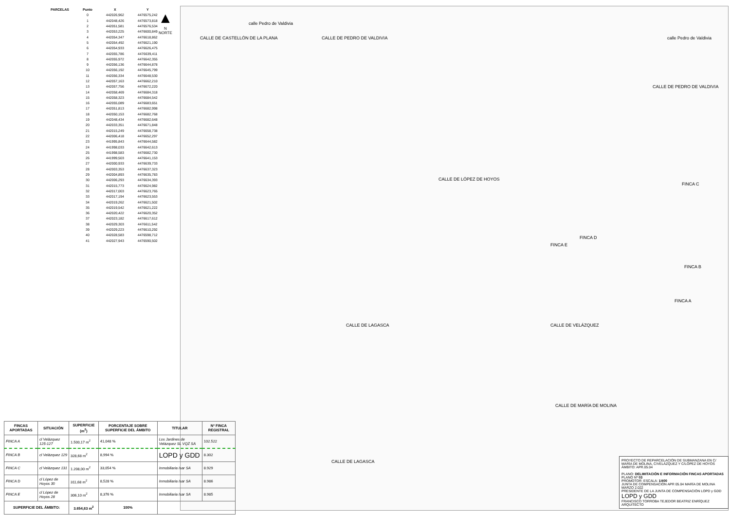| PARCELAS | Punto | X | Y |
| --- | --- | --- | --- |
| | 0 | 442026,962 | 4476575,242 |
| | 1 | 442048,426 | 4476573,818 |
| | 2 | 442051,581 | 4476576,534 |
| | 3 | 442053,225 | 4476600,849 |
| | 4 | 442054,347 | 4476618,862 |
| | 5 | 442054,492 | 4476621,190 |
| | 6 | 442054,933 | 4476626,475 |
| | 7 | 442055,786 | 4476639,411 |
| | 8 | 442055,972 | 4476642,355 |
| | 9 | 442056,136 | 4476644,878 |
| | 10 | 442056,192 | 4476645,799 |
| | 11 | 442056,334 | 4476648,530 |
| | 12 | 442057,163 | 4476662,210 |
| | 13 | 442057,756 | 4476672,220 |
| | 14 | 442058,469 | 4476684,318 |
| | 15 | 442058,323 | 4476684,542 |
| | 16 | 442055,089 | 4476683,651 |
| | 17 | 442051,813 | 4476682,998 |
| | 18 | 442050,153 | 4476682,768 |
| | 19 | 442048,434 | 4476682,648 |
| | 20 | 442033,351 | 4476671,848 |
| | 21 | 442015,249 | 4476658,738 |
| | 22 | 442006,418 | 4476652,297 |
| | 23 | 441995,843 | 4476644,582 |
| | 24 | 441998,033 | 4476642,613 |
| | 25 | 441998,583 | 4476682,730 |
| | 26 | 441999,503 | 4476641,153 |
| | 27 | 442000,933 | 4476639,733 |
| | 28 | 442003,353 | 4476637,323 |
| | 29 | 442004,893 | 4476635,783 |
| | 30 | 442006,293 | 4476634,393 |
| | 31 | 442015,773 | 4476624,982 |
| | 32 | 442017,003 | 4476623,765 |
| | 33 | 442017,194 | 4476623,553 |
| | 34 | 442019,262 | 4476621,502 |
| | 35 | 442019,542 | 4476621,222 |
| | 36 | 442020,422 | 4476620,352 |
| | 37 | 442023,182 | 4476617,612 |
| | 38 | 442029,303 | 4476611,542 |
| | 39 | 442029,223 | 4476610,292 |
| | 40 | 442028,583 | 4476598,712 |
| | 41 | 442027,943 | 4476590,502 |
▲
N
NORTE
CALLE DE PEDRO DE VALDIVIA
calle Pedro de Valdivia
CALLE DE CASTELLÓN DE LA PLANA calle Pedro de Valdivia
CALLE DE PEDRO DE VALDIVIA
CALLE DE LÓPEZ DE HOYOS
FINCA C
FINCA D
FINCA E
FINCA B
FINCA A
CALLE DE LAGASCA CALLE DE VELÁZQUEZ
CALLE DE MARÍA DE MOLINA
CALLE DE LAGASCA
| FINCAS APORTADAS | SITUACIÓN | SUPERFICIE (m<sup>2</sup>) | PORCENTAJE SOBRE SUPERFICIE DEL ÁMBITO | TITULAR | Nº FINCA REGISTRAL |
| --- | --- | --- | --- | --- | --- |
| FINCA A | cl Velázquez 125-127 | 1.500,17 m<sup>2</sup> | 41,048 % | Los Jardines de Velázquez SL VQZ SA | 102.522 |
| FINCA B | cl Velázquez 129 | 328,68 m<sup>2</sup> | 8,994 % | LOPD y GDD | 8.302 |
| FINCA C | cl Velázquez 131 | 1.208,00 m<sup>2</sup> | 33,054 % | Inmobiliaria Isar SA | 8.929 |
| FINCA D | cl López de Hoyos 30 | 311,68 m<sup>2</sup> | 8,528 % | Inmobiliaria Isar SA | 8.986 |
| FINCA E | cl López de Hoyos 28 | 306,10 m<sup>2</sup> | 8,376 % | Inmobiliaria Isar SA | 8.985 |
| SUPERFICIE DEL ÁMBITO: | | 3.654,63 m<sup>2</sup> | 100% | | |
PROYECTO DE REPARCELACIÓN DE SUBMANZANA EN C/ MARÍA DE MOLINA, C/VELÁZQUEZ Y C/LÓPEZ DE HOYOS
ÁMBITO: APR.05.04
PLANO: DELIMITACIÓN E INFORMACIÓN FINCAS APORTADAS PLANO Nº 03
PROMOTOR: ESCALA: 1/400
JUNTA DE COMPENSACIÓN APR 05.04 MARÍA DE MOLINA MARZO 2.022
PRESIDENTE DE LA JUNTA DE COMPENSACIÓN LOPD y GDD LOPD y GDD
FRANCISCO TORROBA TEJEDOR BEATRIZ ENRÍQUEZ ARQUITECTO